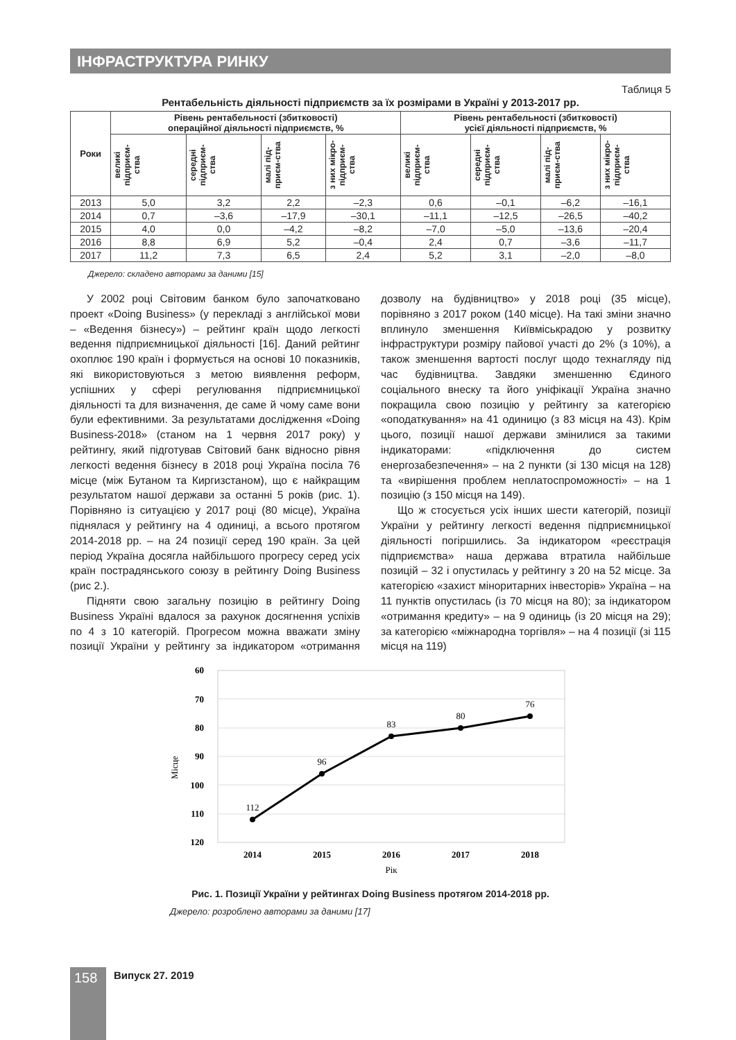ІНФРАСТРУКТУРА РИНКУ
Таблиця 5
Рентабельність діяльності підприємств за їх розмірами в Україні у 2013-2017 рр.
| Роки | Рівень рентабельності (збитковості) операційної діяльності підприємств, % | | | | Рівень рентабельності (збитковості) усієї діяльності підприємств, % | | | |
| --- | --- | --- | --- | --- | --- | --- | --- | --- |
| | великі підприєм-ства | середні підприєм-ства | малі під-приєм-ства | з них мікро-підприєм-ства | великі підприєм-ства | середні підприєм-ства | малі під-приєм-ства | з них мікро-підприєм-ства |
| 2013 | 5,0 | 3,2 | 2,2 | –2,3 | 0,6 | –0,1 | –6,2 | –16,1 |
| 2014 | 0,7 | –3,6 | –17,9 | –30,1 | –11,1 | –12,5 | –26,5 | –40,2 |
| 2015 | 4,0 | 0,0 | –4,2 | –8,2 | –7,0 | –5,0 | –13,6 | –20,4 |
| 2016 | 8,8 | 6,9 | 5,2 | –0,4 | 2,4 | 0,7 | –3,6 | –11,7 |
| 2017 | 11,2 | 7,3 | 6,5 | 2,4 | 5,2 | 3,1 | –2,0 | –8,0 |
Джерело: складено авторами за даними [15]
У 2002 році Світовим банком було започатковано проект «Doing Business» (у перекладі з англійської мови – «Ведення бізнесу») – рейтинг країн щодо легкості ведення підприємницької діяльності [16]. Даний рейтинг охоплює 190 країн і формується на основі 10 показників, які використовуються з метою виявлення реформ, успішних у сфері регулювання підприємницької діяльності та для визначення, де саме й чому саме вони були ефективними. За результатами дослідження «Doing Business-2018» (станом на 1 червня 2017 року) у рейтингу, який підготував Світовий банк відносно рівня легкості ведення бізнесу в 2018 році Україна посіла 76 місце (між Бутаном та Киргизстаном), що є найкращим результатом нашої держави за останні 5 років (рис. 1). Порівняно із ситуацією у 2017 році (80 місце), Україна піднялася у рейтингу на 4 одиниці, а всього протягом 2014-2018 рр. – на 24 позиції серед 190 країн. За цей період Україна досягла найбільшого прогресу серед усіх країн пострадянського союзу в рейтингу Doing Business (рис 2.).
Підняти свою загальну позицію в рейтингу Doing Business Україні вдалося за рахунок досягнення успіхів по 4 з 10 категорій. Прогресом можна вважати зміну позиції України у рейтингу за індикатором «отримання дозволу на будівництво» у 2018 році (35 місце), порівняно з 2017 роком (140 місце). На такі зміни значно вплинуло зменшення Київміськрадою у розвитку інфраструктури розміру пайової участі до 2% (з 10%), а також зменшення вартості послуг щодо технагляду під час будівництва. Завдяки зменшенню Єдиного соціального внеску та його уніфікації Україна значно покращила свою позицію у рейтингу за категорією «оподаткування» на 41 одиницю (з 83 місця на 43). Крім цього, позиції нашої держави змінилися за такими індикаторами: «підключення до систем енергозабезпечення» – на 2 пункти (зі 130 місця на 128) та «вирішення проблем неплатоспроможності» – на 1 позицію (з 150 місця на 149).
Що ж стосується усіх інших шести категорій, позиції України у рейтингу легкості ведення підприємницької діяльності погіршились. За індикатором «реєстрація підприємства» наша держава втратила найбільше позицій – 32 і опустилась у рейтингу з 20 на 52 місце. За категорією «захист міноритарних інвесторів» Україна – на 11 пунктів опустилась (із 70 місця на 80); за індикатором «отримання кредиту» – на 9 одиниць (із 20 місця на 29); за категорією «міжнародна торгівля» – на 4 позиції (зі 115 місця на 119)
60
70
80
90
100
110
120
Місце
112
96
83
80
76
2014
2015
2016
2017
2018
Рік
Рис. 1. Позиції України у рейтингах Doing Business протягом 2014-2018 рр.
Джерело: розроблено авторами за даними [17]
158 Випуск 27. 2019